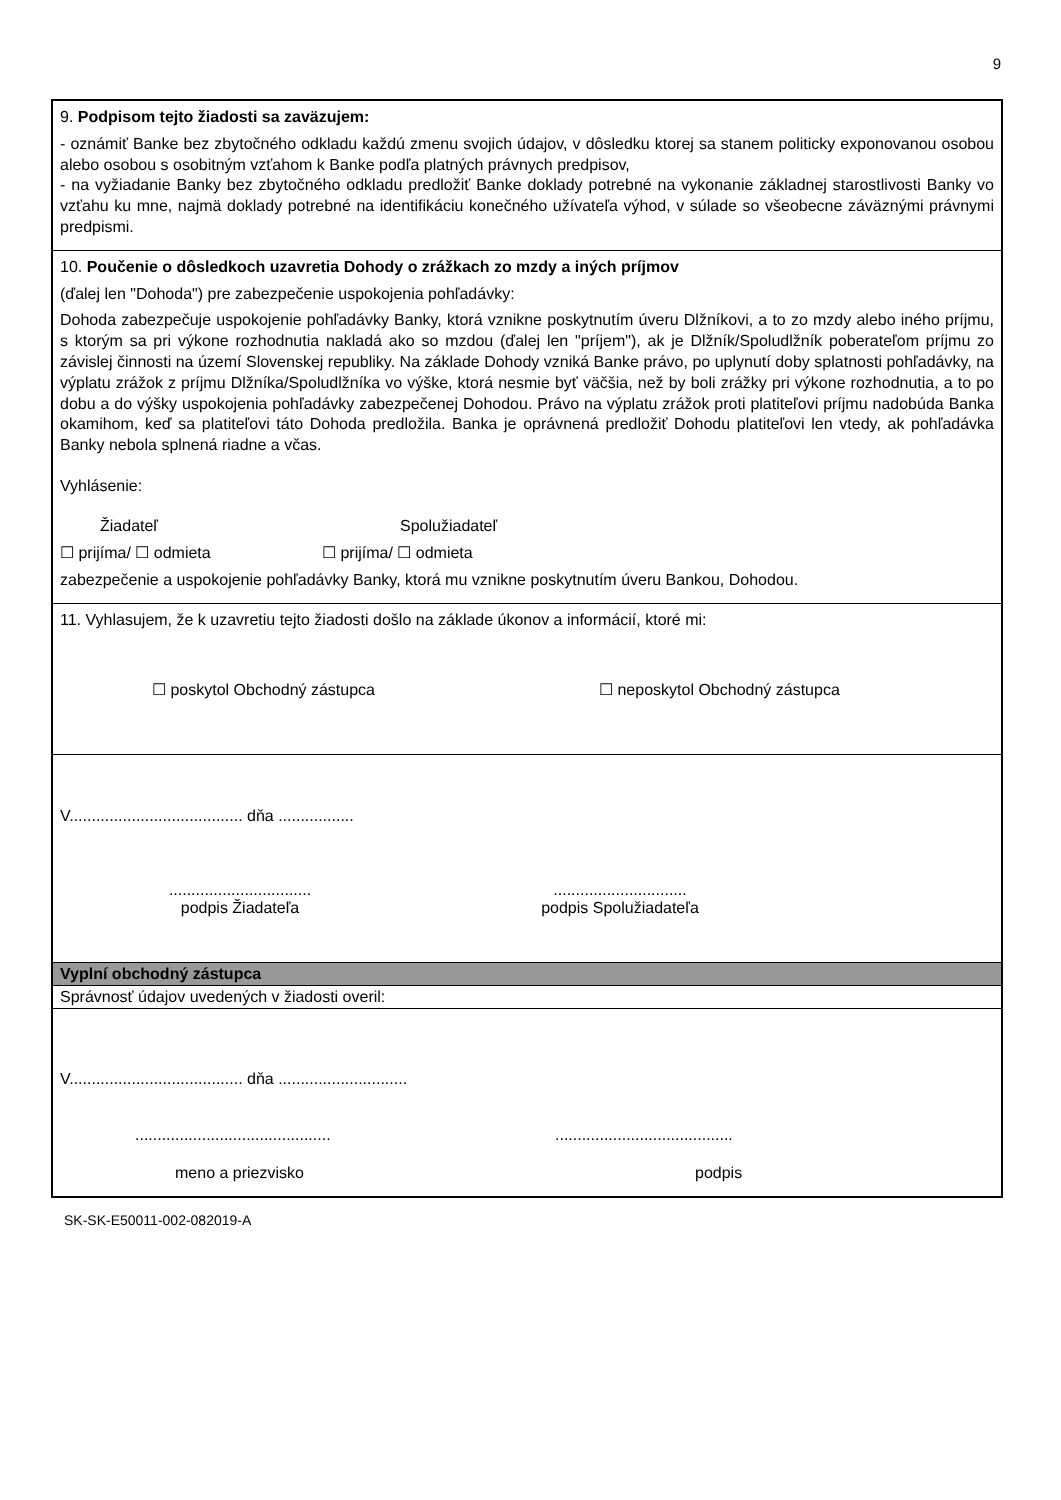9
9. Podpisom tejto žiadosti sa zaväzujem:
- oznámiť Banke bez zbytočného odkladu každú zmenu svojich údajov, v dôsledku ktorej sa stanem politicky exponovanou osobou alebo osobou s osobitným vzťahom k Banke podľa platných právnych predpisov,
- na vyžiadanie Banky bez zbytočného odkladu predložiť Banke doklady potrebné na vykonanie základnej starostlivosti Banky vo vzťahu ku mne, najmä doklady potrebné na identifikáciu konečného užívateľa výhod, v súlade so všeobecne záväznými právnymi predpismi.
10. Poučenie o dôsledkoch uzavretia Dohody o zrážkach zo mzdy a iných príjmov
(ďalej len "Dohoda") pre zabezpečenie uspokojenia pohľadávky:
Dohoda zabezpečuje uspokojenie pohľadávky Banky, ktorá vznikne poskytnutím úveru Dlžníkovi, a to zo mzdy alebo iného príjmu, s ktorým sa pri výkone rozhodnutia nakladá ako so mzdou (ďalej len "príjem"), ak je Dlžník/Spoludlžník poberateľom príjmu zo závislej činnosti na území Slovenskej republiky. Na základe Dohody vzniká Banke právo, po uplynutí doby splatnosti pohľadávky, na výplatu zrážok z príjmu Dlžníka/Spoludlžníka vo výške, ktorá nesmie byť väčšia, než by boli zrážky pri výkone rozhodnutia, a to po dobu a do výšky uspokojenia pohľadávky zabezpečenej Dohodou. Právo na výplatu zrážok proti platiteľovi príjmu nadobúda Banka okamihom, keď sa platiteľovi táto Dohoda predložila. Banka je oprávnená predložiť Dohodu platiteľovi len vtedy, ak pohľadávka Banky nebola splnená riadne a včas.
Vyhlásenie:
Žiadateľ Spolužiadateľ
☐ prijíma/ ☐ odmieta ☐ prijíma/ ☐ odmieta
zabezpečenie a uspokojenie pohľadávky Banky, ktorá mu vznikne poskytnutím úveru Bankou, Dohodou.
11. Vyhlasujem, že k uzavretiu tejto žiadosti došlo na základe úkonov a informácií, ktoré mi:
☐ poskytol Obchodný zástupca ☐ neposkytol Obchodný zástupca
V....................................... dňa .................
................................
podpis Žiadateľa..............................
podpis Spolužiadateľa
Vyplní obchodný zástupca
Správnosť údajov uvedených v žiadosti overil:
V....................................... dňa .............................
....................................................................................
meno a priezvisko podpis
SK-SK-E50011-002-082019-A